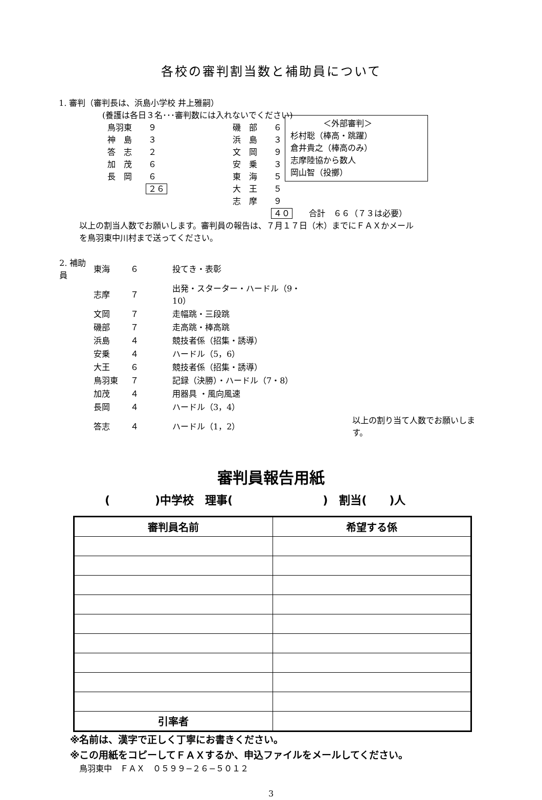各校の審判割当数と補助員について
1. 審判（審判長は、浜島小学校 井上雅嗣）
(養護は各日３名･･･審判数には入れないでください)
　　　　＜外部審判＞
杉村聡（棒高・跳躍）
倉井貴之（棒高のみ）
志摩陸協から数人
岡山智（投擲）
鳥羽東　　９
神　島　　３
答　志　　２
加　茂　　６
長　岡　　６
２６
磯　部　　６
浜　島　　３
文　岡　　９
安　乗　　３
東　海　　５
大　王　　５
志　摩　　９
４０　　合計　６６（７３は必要）
以上の割当人数でお願いします。審判員の報告は、７月１７日（木）までにＦＡＸかメール
を鳥羽東中川村まで送ってください。
| 2. 補助員 | 東海 | ６ | 投てき・表彰 | |
| | 志摩 | ７ | 出発・スターター・ハードル（9・10） | |
| | 文岡 | ７ | 走幅跳・三段跳 | |
| | 磯部 | ７ | 走高跳・棒高跳 | |
| | 浜島 | ４ | 競技者係（招集・誘導） | |
| | 安乗 | ４ | ハードル（5，6） | |
| | 大王 | ６ | 競技者係（招集・誘導） | |
| | 鳥羽東 | ７ | 記録（決勝）・ハードル（7・8） | |
| | 加茂 | ４ | 用器具 ・風向風速 | |
| | 長岡 | ４ | ハードル（3，4） | |
| | 答志 | ４ | ハードル（1，2） | 以上の割り当て人数でお願いします。 |
審判員報告用紙
(　　　　)中学校　理事(　　　　　　　　)　割当(　　)人
| 審判員名前 | 希望する係 |
| --- | --- |
| 引率者 | |
※名前は、漢字で正しく丁寧にお書きください。
※この用紙をコピーしてＦＡＸするか、申込ファイルをメールしてください。
鳥羽東中　ＦＡＸ　０５９９−２６−５０１２
3